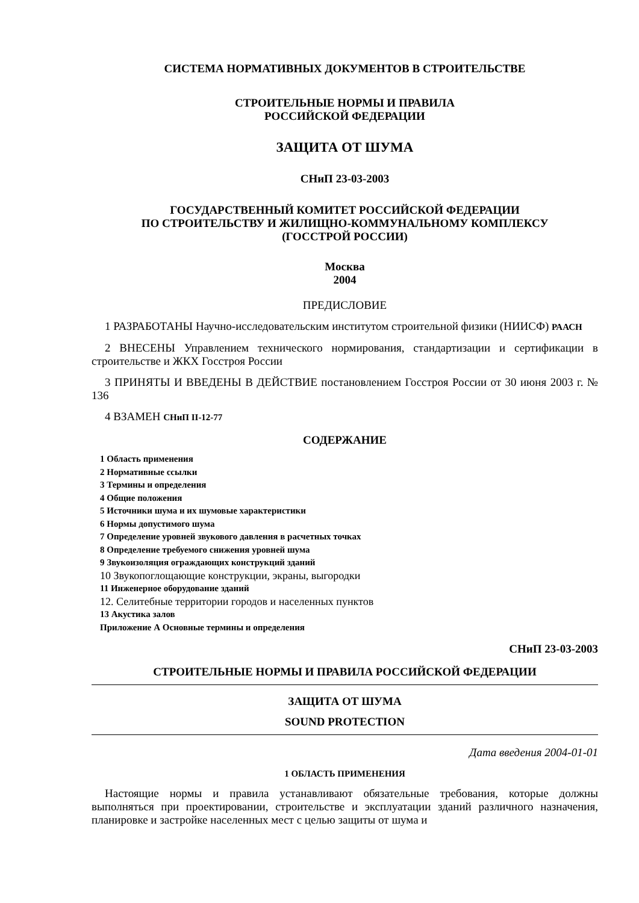СИСТЕМА НОРМАТИВНЫХ ДОКУМЕНТОВ В СТРОИТЕЛЬСТВЕ
СТРОИТЕЛЬНЫЕ НОРМЫ И ПРАВИЛА
РОССИЙСКОЙ ФЕДЕРАЦИИ
ЗАЩИТА ОТ ШУМА
СНиП 23-03-2003
ГОСУДАРСТВЕННЫЙ КОМИТЕТ РОССИЙСКОЙ ФЕДЕРАЦИИ
ПО СТРОИТЕЛЬСТВУ И ЖИЛИЩНО-КОММУНАЛЬНОМУ КОМПЛЕКСУ
(ГОССТРОЙ РОССИИ)
Москва
2004
ПРЕДИСЛОВИЕ
1 РАЗРАБОТАНЫ Научно-исследовательским институтом строительной физики (НИИСФ) РААСН
2 ВНЕСЕНЫ Управлением технического нормирования, стандартизации и сертификации в строительстве и ЖКХ Госстроя России
3 ПРИНЯТЫ И ВВЕДЕНЫ В ДЕЙСТВИЕ постановлением Госстроя России от 30 июня 2003 г. № 136
4 ВЗАМЕН СНиП II-12-77
СОДЕРЖАНИЕ
1 Область применения
2 Нормативные ссылки
3 Термины и определения
4 Общие положения
5 Источники шума и их шумовые характеристики
6 Нормы допустимого шума
7 Определение уровней звукового давления в расчетных точках
8 Определение требуемого снижения уровней шума
9 Звукоизоляция ограждающих конструкций зданий
10 Звукопоглощающие конструкции, экраны, выгородки
11 Инженерное оборудование зданий
12. Селитебные территории городов и населенных пунктов
13 Акустика залов
Приложение А Основные термины и определения
СНиП 23-03-2003
СТРОИТЕЛЬНЫЕ НОРМЫ И ПРАВИЛА РОССИЙСКОЙ ФЕДЕРАЦИИ
ЗАЩИТА ОТ ШУМА
SOUND PROTECTION
Дата введения 2004-01-01
1 ОБЛАСТЬ ПРИМЕНЕНИЯ
Настоящие нормы и правила устанавливают обязательные требования, которые должны выполняться при проектировании, строительстве и эксплуатации зданий различного назначения, планировке и застройке населенных мест с целью защиты от шума и